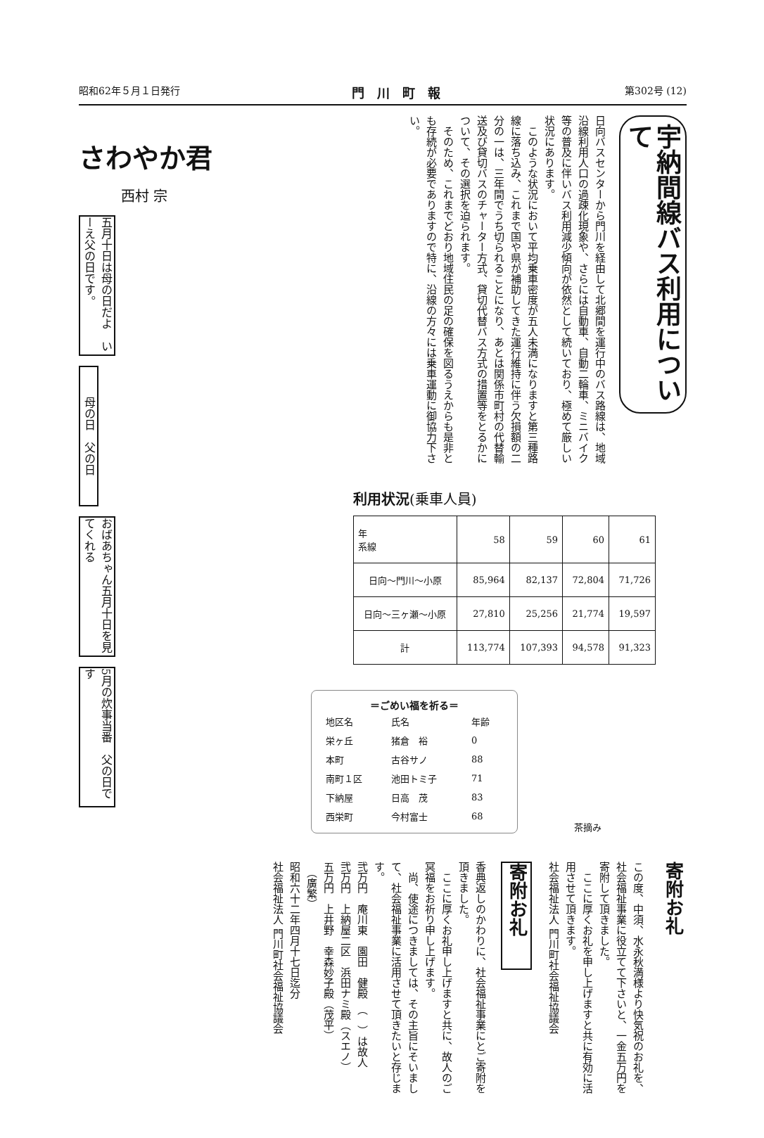昭和62年５月１日発行 門川町報 第302号 (12)
さわやか君
西村 宗
五月十日は母の日だよ　いーえ父の日です。
母の日　父の日
おばあちゃん五月十日を見てくれる
5月の炊事当番　父の日です
宇納間線バス利用について
日向バスセンターから門川を経由して北郷間を運行中のバス路線は、地域沿線利用人口の過疎化現象や、さらには自動車、自動二輪車、ミニバイク等の普及に伴いバス利用減少傾向が依然として続いており、極めて厳しい状況にあります。
　このような状況において平均乗車密度が五人未満になりますと第三種路線に落ち込み、これまで国や県が補助してきた運行維持に伴う欠損額の二分の一は、三年間でうち切られることになり、あとは関係市町村の代替輸送及び貸切バスのチャーター方式、貸切代替バス方式の措置等をとるかについて、その選択を迫られます。
　そのため、これまでどおり地域住民の足の確保を図るうえからも是非とも存続が必要でありますので特に、沿線の方々には乗車運動に御協力下さい。
利用状況(乗車人員)
| 年 系線 | 58 | 59 | 60 | 61 |
| --- | --- | --- | --- | --- |
| 日向～門川～小原 | 85,964 | 82,137 | 72,804 | 71,726 |
| 日向～三ヶ瀬～小原 | 27,810 | 25,256 | 21,774 | 19,597 |
| 計 | 113,774 | 107,393 | 94,578 | 91,323 |
＝ごめい福を祈る＝
| 地区名 | 氏名 | 年齢 |
| --- | --- | --- |
| 栄ヶ丘 | 猪倉 裕 | 0 |
| 本町 | 古谷サノ | 88 |
| 南町１区 | 池田トミ子 | 71 |
| 下納屋 | 日高 茂 | 83 |
| 西栄町 | 今村富士 | 68 |
茶摘み
寄附お礼
この度、中須、水永秋満様より快気祝のお礼を、社会福祉事業に役立てて下さいと、一金五万円を寄附して頂きました。
　ここに厚くお礼を申し上げますと共に有効に活用させて頂きます。
社会福祉法人 門川町社会福祉協議会
寄附お礼
香典返しのかわりに、社会福祉事業にとご寄附を頂きました。
　ここに厚くお礼申し上げますと共に、故人のご冥福をお祈り申し上げます。
　尚、使途につきましては、その主旨にそいまして、社会福祉事業に活用させて頂きたいと存じます。
弐万円　庵川東　園田　健殿　（　）は故人
弐万円　上納屋二区　浜田ナミ殿（スエノ）
五万円　上井野　幸森妙子殿（茂平）
　（廣繁）
昭和六十二年四月十七日迄分
社会福祉法人 門川町社会福祉協議会